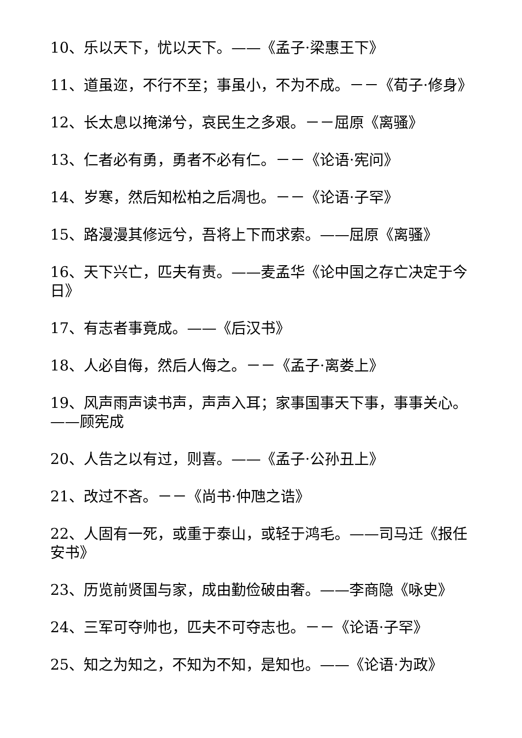10、乐以天下，忧以天下。——《孟子·梁惠王下》
11、道虽迩，不行不至；事虽小，不为不成。－－《荀子·修身》
12、长太息以掩涕兮，哀民生之多艰。－－屈原《离骚》
13、仁者必有勇，勇者不必有仁。－－《论语·宪问》
14、岁寒，然后知松柏之后凋也。－－《论语·子罕》
15、路漫漫其修远兮，吾将上下而求索。——屈原《离骚》
16、天下兴亡，匹夫有责。——麦孟华《论中国之存亡决定于今日》
17、有志者事竟成。——《后汉书》
18、人必自侮，然后人侮之。－－《孟子·离娄上》
19、风声雨声读书声，声声入耳；家事国事天下事，事事关心。——顾宪成
20、人告之以有过，则喜。——《孟子·公孙丑上》
21、改过不吝。－－《尚书·仲虺之诰》
22、人固有一死，或重于泰山，或轻于鸿毛。——司马迁《报任安书》
23、历览前贤国与家，成由勤俭破由奢。——李商隐《咏史》
24、三军可夺帅也，匹夫不可夺志也。－－《论语·子罕》
25、知之为知之，不知为不知，是知也。——《论语·为政》